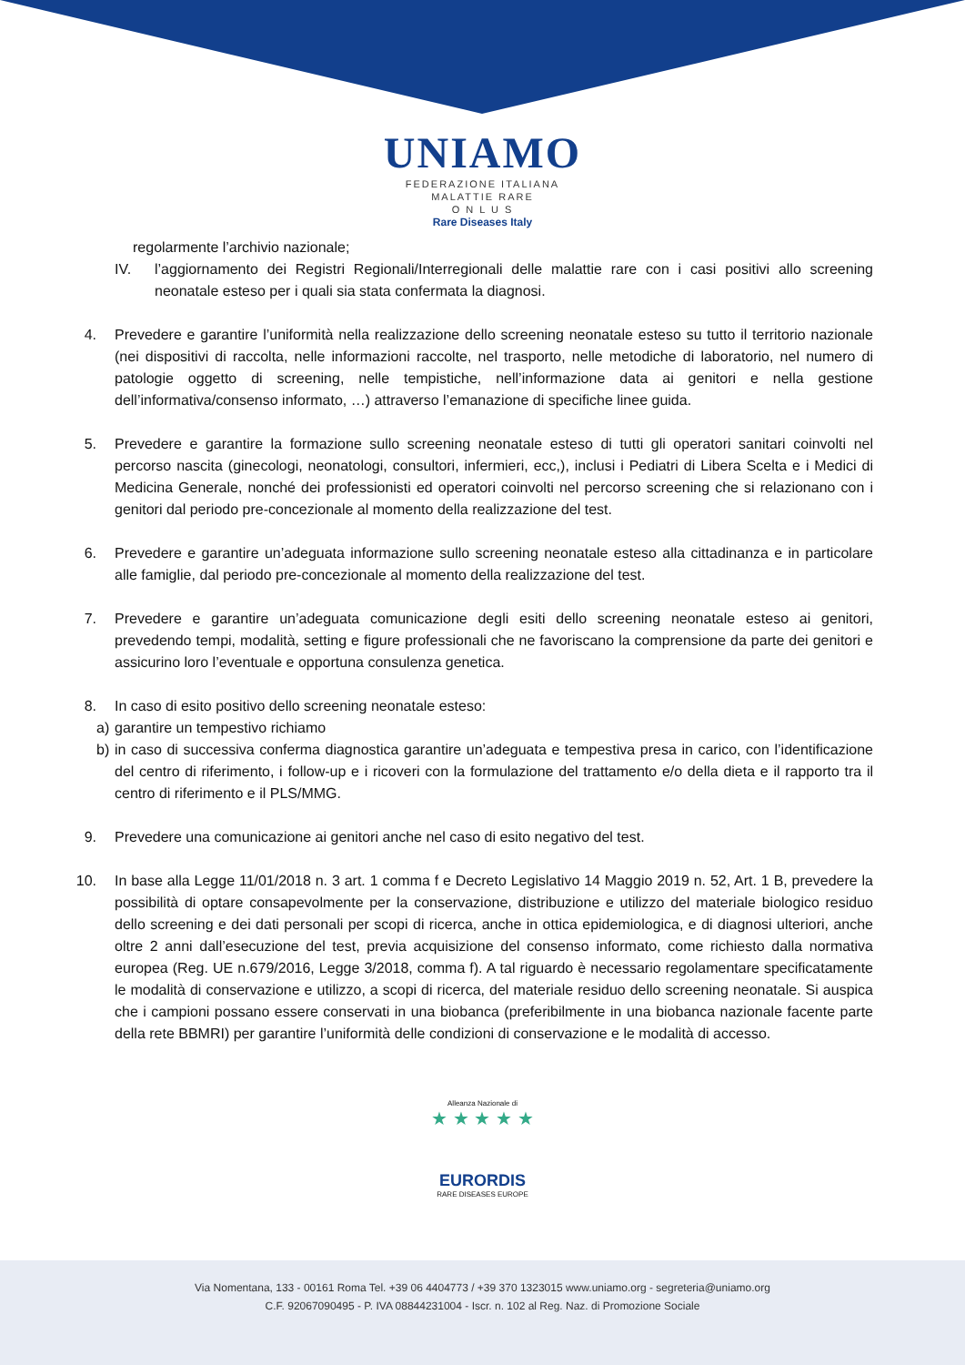UNIAMO
FEDERAZIONE ITALIANA
MALATTIE RARE
O N L U S
Rare Diseases Italy
regolarmente l’archivio nazionale;
IV. l’aggiornamento dei Registri Regionali/Interregionali delle malattie rare con i casi positivi allo screening neonatale esteso per i quali sia stata confermata la diagnosi.
4. Prevedere e garantire l’uniformità nella realizzazione dello screening neonatale esteso su tutto il territorio nazionale (nei dispositivi di raccolta, nelle informazioni raccolte, nel trasporto, nelle metodiche di laboratorio, nel numero di patologie oggetto di screening, nelle tempistiche, nell’informazione data ai genitori e nella gestione dell’informativa/consenso informato, …) attraverso l’emanazione di specifiche linee guida.
5. Prevedere e garantire la formazione sullo screening neonatale esteso di tutti gli operatori sanitari coinvolti nel percorso nascita (ginecologi, neonatologi, consultori, infermieri, ecc,), inclusi i Pediatri di Libera Scelta e i Medici di Medicina Generale, nonché dei professionisti ed operatori coinvolti nel percorso screening che si relazionano con i genitori dal periodo pre-concezionale al momento della realizzazione del test.
6. Prevedere e garantire un’adeguata informazione sullo screening neonatale esteso alla cittadinanza e in particolare alle famiglie, dal periodo pre-concezionale al momento della realizzazione del test.
7. Prevedere e garantire un’adeguata comunicazione degli esiti dello screening neonatale esteso ai genitori, prevedendo tempi, modalità, setting e figure professionali che ne favoriscano la comprensione da parte dei genitori e assicurino loro l’eventuale e opportuna consulenza genetica.
8. In caso di esito positivo dello screening neonatale esteso:
a) garantire un tempestivo richiamo
b) in caso di successiva conferma diagnostica garantire un’adeguata e tempestiva presa in carico, con l’identificazione del centro di riferimento, i follow-up e i ricoveri con la formulazione del trattamento e/o della dieta e il rapporto tra il centro di riferimento e il PLS/MMG.
9. Prevedere una comunicazione ai genitori anche nel caso di esito negativo del test.
10. In base alla Legge 11/01/2018 n. 3 art. 1 comma f e Decreto Legislativo 14 Maggio 2019 n. 52, Art. 1 B, prevedere la possibilità di optare consapevolmente per la conservazione, distribuzione e utilizzo del materiale biologico residuo dello screening e dei dati personali per scopi di ricerca, anche in ottica epidemiologica, e di diagnosi ulteriori, anche oltre 2 anni dall’esecuzione del test, previa acquisizione del consenso informato, come richiesto dalla normativa europea (Reg. UE n.679/2016, Legge 3/2018, comma f). A tal riguardo è necessario regolamentare specificatamente le modalità di conservazione e utilizzo, a scopi di ricerca, del materiale residuo dello screening neonatale. Si auspica che i campioni possano essere conservati in una biobanca (preferibilmente in una biobanca nazionale facente parte della rete BBMRI) per garantire l’uniformità delle condizioni di conservazione e le modalità di accesso.
Alleanza Nazionale di
★ ★ ★ ★ ★
EURORDIS
RARE DISEASES EUROPE
Via Nomentana, 133 - 00161 Roma Tel. +39 06 4404773 / +39 370 1323015 www.uniamo.org - segreteria@uniamo.org
C.F. 92067090495 - P. IVA 08844231004 - Iscr. n. 102 al Reg. Naz. di Promozione Sociale